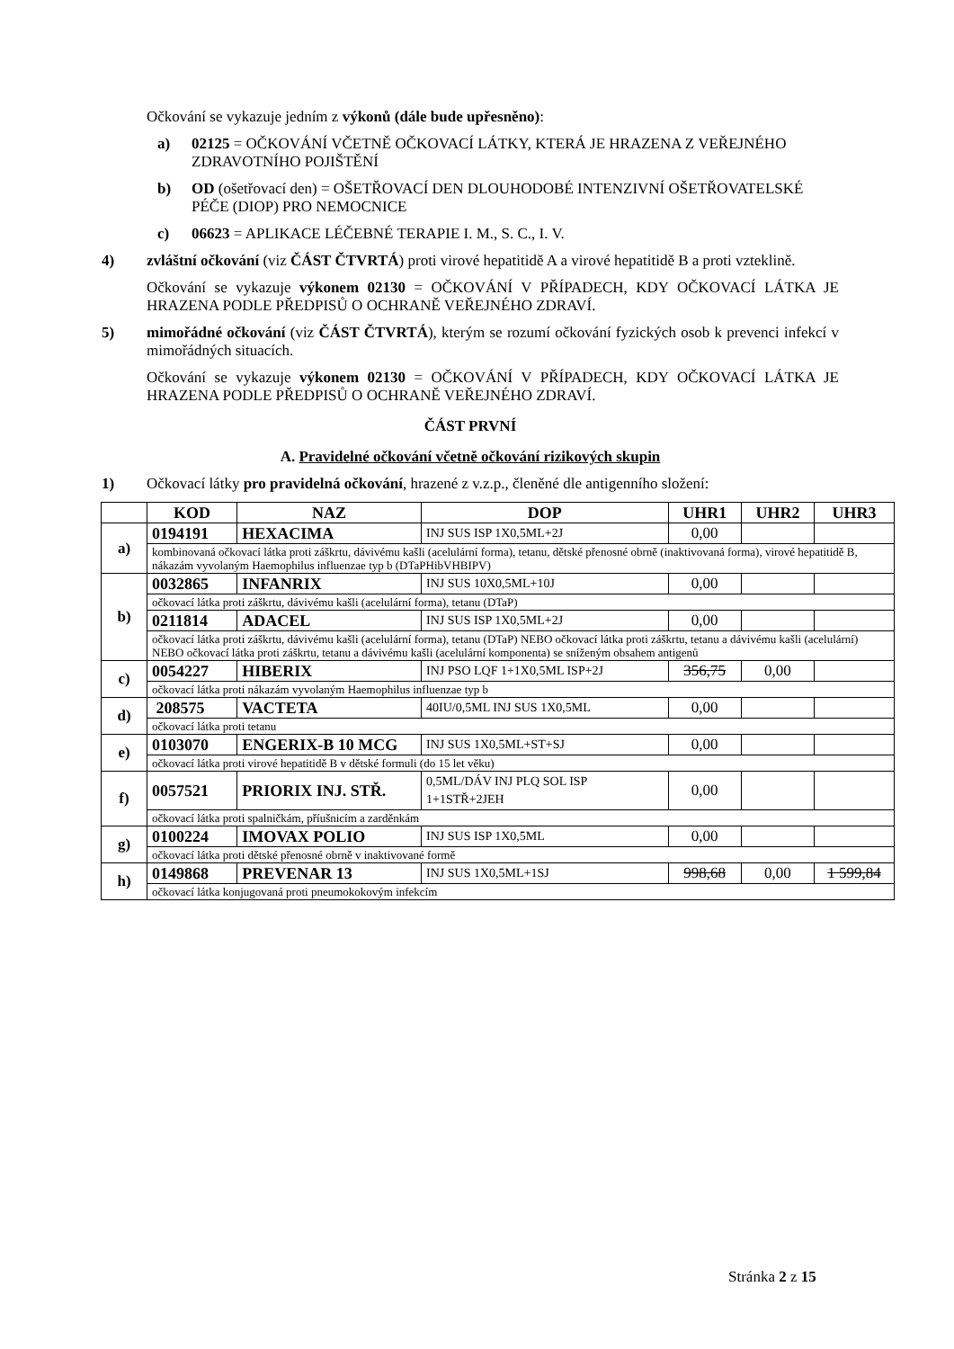Očkování se vykazuje jedním z výkonů (dále bude upřesněno):
a) 02125 = OČKOVÁNÍ VČETNĚ OČKOVACÍ LÁTKY, KTERÁ JE HRAZENA Z VEŘEJNÉHO ZDRAVOTNÍHO POJIŠTĚNÍ
b) OD (ošetřovací den) = OŠETŘOVACÍ DEN DLOUHODOBÉ INTENZIVNÍ OŠETŘOVATELSKÉ PÉČE (DIOP) PRO NEMOCNICE
c) 06623 = APLIKACE LÉČEBNÉ TERAPIE I. M., S. C., I. V.
4) zvláštní očkování (viz ČÁST ČTVRTÁ) proti virové hepatitidě A a virové hepatitidě B a proti vzteklině.
Očkování se vykazuje výkonem 02130 = OČKOVÁNÍ V PŘÍPADECH, KDY OČKOVACÍ LÁTKA JE HRAZENA PODLE PŘEDPISŮ O OCHRANĚ VEŘEJNÉHO ZDRAVÍ.
5) mimořádné očkování (viz ČÁST ČTVRTÁ), kterým se rozumí očkování fyzických osob k prevenci infekcí v mimořádných situacích.
Očkování se vykazuje výkonem 02130 = OČKOVÁNÍ V PŘÍPADECH, KDY OČKOVACÍ LÁTKA JE HRAZENA PODLE PŘEDPISŮ O OCHRANĚ VEŘEJNÉHO ZDRAVÍ.
ČÁST PRVNÍ
A. Pravidelné očkování včetně očkování rizikových skupin
1) Očkovací látky pro pravidelná očkování, hrazené z v.z.p., členěné dle antigenního složení:
| | KOD | NAZ | DOP | UHR1 | UHR2 | UHR3 |
| --- | --- | --- | --- | --- | --- | --- |
| a) | 0194191 | HEXACIMA | INJ SUS ISP 1X0,5ML+2J | 0,00 | | |
| | kombinovaná očkovací látka proti záškrtu, dávivému kašli (acelulární forma), tetanu, dětské přenosné obrně (inaktivovaná forma), virové hepatitidě B, nákazám vyvolaným Haemophilus influenzae typ b (DTaPHibVHBIPV) | | | | | |
| b) | 0032865 | INFANRIX | INJ SUS 10X0,5ML+10J | 0,00 | | |
| | očkovací látka proti záškrtu, dávivému kašli (acelulární forma), tetanu (DTaP) | | | | | |
| | 0211814 | ADACEL | INJ SUS ISP 1X0,5ML+2J | 0,00 | | |
| | očkovací látka proti záškrtu, dávivému kašli (acelulární forma), tetanu (DTaP) NEBO očkovací látka proti záškrtu, tetanu a dávivému kašli (acelulární) NEBO očkovací látka proti záškrtu, tetanu a dávivému kašli (acelulární komponenta) se sníženým obsahem antigenů | | | | | |
| c) | 0054227 | HIBERIX | INJ PSO LQF 1+1X0,5ML ISP+2J | 356,75 | 0,00 | |
| | očkovací látka proti nákazám vyvolaným Haemophilus influenzae typ b | | | | | |
| d) | 208575 | VACTETA | 40IU/0,5ML INJ SUS 1X0,5ML | 0,00 | | |
| | očkovací látka proti tetanu | | | | | |
| e) | 0103070 | ENGERIX-B 10 MCG | INJ SUS 1X0,5ML+ST+SJ | 0,00 | | |
| | očkovací látka proti virové hepatitidě B v dětské formuli (do 15 let věku) | | | | | |
| f) | 0057521 | PRIORIX INJ. STŘ. | 0,5ML/DÁV INJ PLQ SOL ISP 1+1STŘ+2JEH | 0,00 | | |
| | očkovací látka proti spalničkám, příušnicím a zarděnkám | | | | | |
| g) | 0100224 | IMOVAX POLIO | INJ SUS ISP 1X0,5ML | 0,00 | | |
| | očkovací látka proti dětské přenosné obrně v inaktivované formě | | | | | |
| h) | 0149868 | PREVENAR 13 | INJ SUS 1X0,5ML+1SJ | 998,68 | 0,00 | 1 599,84 |
| | očkovací látka konjugovaná proti pneumokokovým infekcím | | | | | |
Stránka 2 z 15